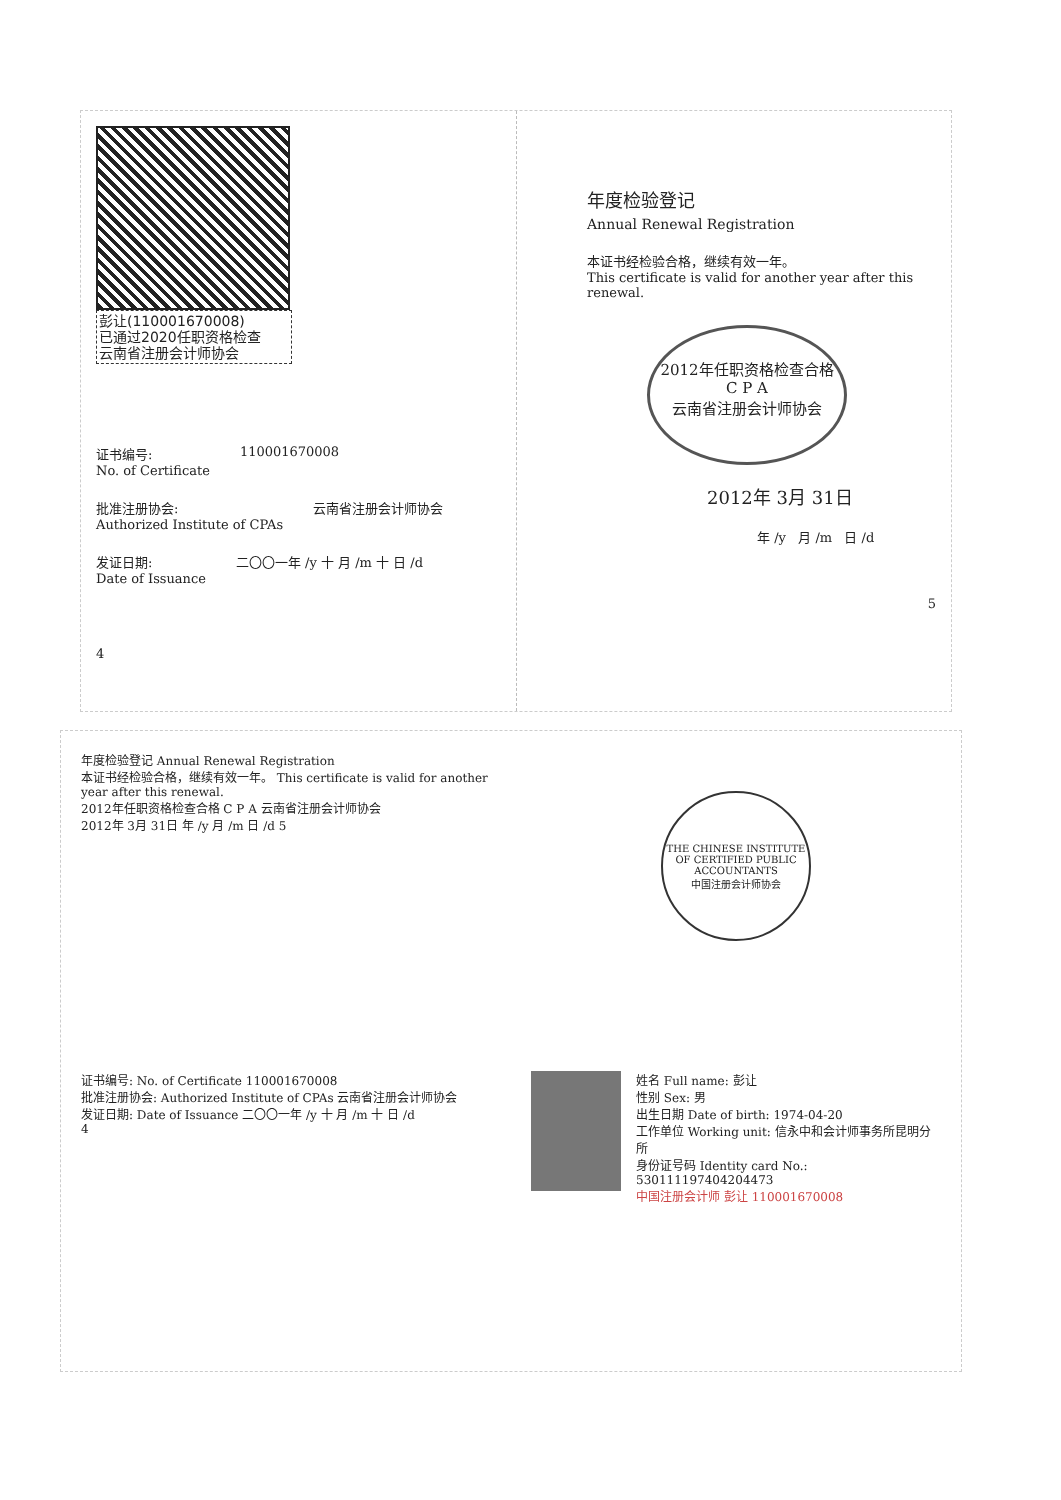彭让(110001670008)
已通过2020任职资格检查
云南省注册会计师协会
证书编号:
No. of Certificate
110001670008
批准注册协会:
Authorized Institute of CPAs
云南省注册会计师协会
发证日期:
Date of Issuance
二〇〇一年 /y 十 月 /m 十 日 /d
4
年度检验登记
Annual Renewal Registration
本证书经检验合格，继续有效一年。
This certificate is valid for another year after this renewal.
2012年任职资格检查合格
C P A
云南省注册会计师协会
2012年 3月 31日
年 /y 月 /m 日 /d
5
年度检验登记 Annual Renewal Registration
本证书经检验合格，继续有效一年。 This certificate is valid for another year after this renewal.
2012年任职资格检查合格 C P A 云南省注册会计师协会
2012年 3月 31日 年 /y 月 /m 日 /d 5
THE CHINESE INSTITUTE OF CERTIFIED PUBLIC ACCOUNTANTS
中国注册会计师协会
证书编号: No. of Certificate 110001670008
批准注册协会: Authorized Institute of CPAs 云南省注册会计师协会
发证日期: Date of Issuance 二〇〇一年 /y 十 月 /m 十 日 /d
4
姓名 Full name: 彭让
性别 Sex: 男
出生日期 Date of birth: 1974-04-20
工作单位 Working unit: 信永中和会计师事务所昆明分所
身份证号码 Identity card No.: 530111197404204473
中国注册会计师 彭让 110001670008